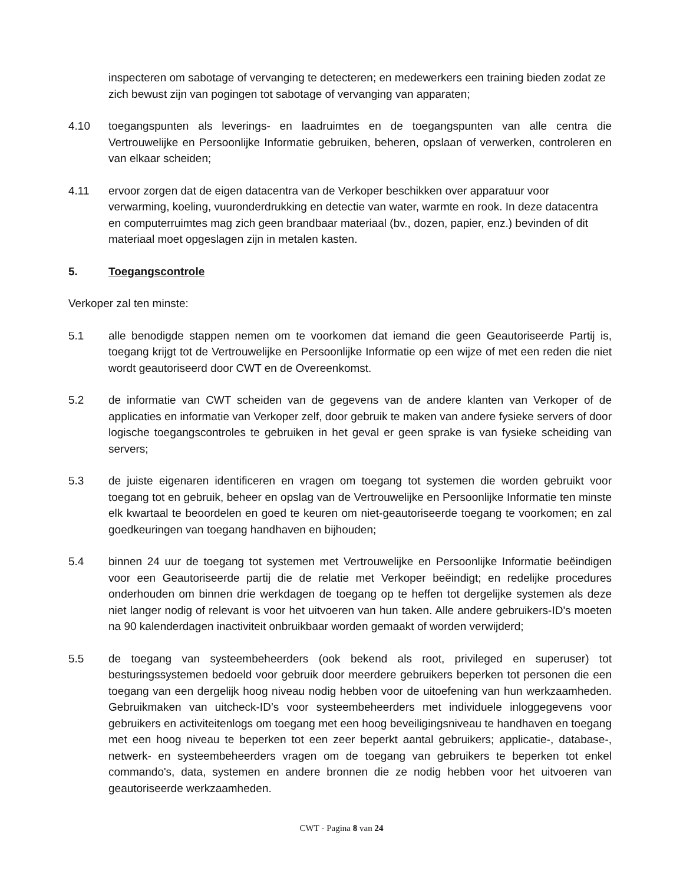inspecteren om sabotage of vervanging te detecteren; en medewerkers een training bieden zodat ze zich bewust zijn van pogingen tot sabotage of vervanging van apparaten;
4.10 toegangspunten als leverings- en laadruimtes en de toegangspunten van alle centra die Vertrouwelijke en Persoonlijke Informatie gebruiken, beheren, opslaan of verwerken, controleren en van elkaar scheiden;
4.11 ervoor zorgen dat de eigen datacentra van de Verkoper beschikken over apparatuur voor verwarming, koeling, vuuronderdrukking en detectie van water, warmte en rook. In deze datacentra en computerruimtes mag zich geen brandbaar materiaal (bv., dozen, papier, enz.) bevinden of dit materiaal moet opgeslagen zijn in metalen kasten.
5. Toegangscontrole
Verkoper zal ten minste:
5.1 alle benodigde stappen nemen om te voorkomen dat iemand die geen Geautoriseerde Partij is, toegang krijgt tot de Vertrouwelijke en Persoonlijke Informatie op een wijze of met een reden die niet wordt geautoriseerd door CWT en de Overeenkomst.
5.2 de informatie van CWT scheiden van de gegevens van de andere klanten van Verkoper of de applicaties en informatie van Verkoper zelf, door gebruik te maken van andere fysieke servers of door logische toegangscontroles te gebruiken in het geval er geen sprake is van fysieke scheiding van servers;
5.3 de juiste eigenaren identificeren en vragen om toegang tot systemen die worden gebruikt voor toegang tot en gebruik, beheer en opslag van de Vertrouwelijke en Persoonlijke Informatie ten minste elk kwartaal te beoordelen en goed te keuren om niet-geautoriseerde toegang te voorkomen; en zal goedkeuringen van toegang handhaven en bijhouden;
5.4 binnen 24 uur de toegang tot systemen met Vertrouwelijke en Persoonlijke Informatie beëindigen voor een Geautoriseerde partij die de relatie met Verkoper beëindigt; en redelijke procedures onderhouden om binnen drie werkdagen de toegang op te heffen tot dergelijke systemen als deze niet langer nodig of relevant is voor het uitvoeren van hun taken. Alle andere gebruikers-ID's moeten na 90 kalenderdagen inactiviteit onbruikbaar worden gemaakt of worden verwijderd;
5.5 de toegang van systeembeheerders (ook bekend als root, privileged en superuser) tot besturingssystemen bedoeld voor gebruik door meerdere gebruikers beperken tot personen die een toegang van een dergelijk hoog niveau nodig hebben voor de uitoefening van hun werkzaamheden. Gebruikmaken van uitcheck-ID’s voor systeembeheerders met individuele inloggegevens voor gebruikers en activiteitenlogs om toegang met een hoog beveiligingsniveau te handhaven en toegang met een hoog niveau te beperken tot een zeer beperkt aantal gebruikers; applicatie-, database-, netwerk- en systeembeheerders vragen om de toegang van gebruikers te beperken tot enkel commando's, data, systemen en andere bronnen die ze nodig hebben voor het uitvoeren van geautoriseerde werkzaamheden.
CWT - Pagina 8 van 24